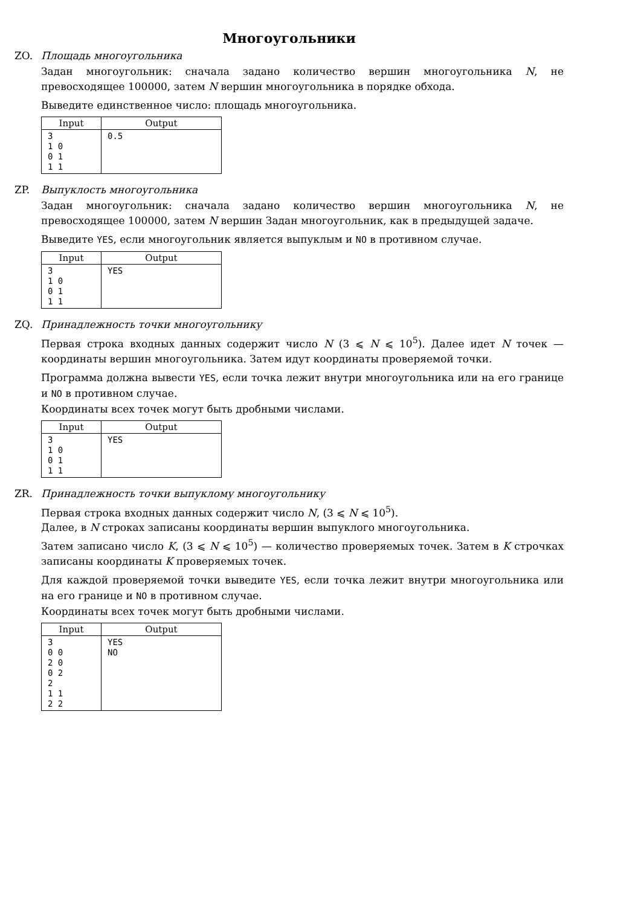Многоугольники
ZO. Площадь многоугольника
Задан многоугольник: сначала задано количество вершин многоугольника N, не превосходящее 100000, затем N вершин многоугольника в порядке обхода.
Выведите единственное число: площадь многоугольника.
| Input | Output |
| --- | --- |
| 3 1 0 0 1 1 1 | 0.5 |
ZP. Выпуклость многоугольника
Задан многоугольник: сначала задано количество вершин многоугольника N, не превосходящее 100000, затем N вершин Задан многоугольник, как в предыдущей задаче.
Выведите YES, если многоугольник является выпуклым и NO в противном случае.
| Input | Output |
| --- | --- |
| 3 1 0 0 1 1 1 | YES |
ZQ. Принадлежность точки многоугольнику
Первая строка входных данных содержит число N (3 ⩽ N ⩽ 10<sup>5</sup>). Далее идет N точек — координаты вершин многоугольника. Затем идут координаты проверяемой точки.
Программа должна вывести YES, если точка лежит внутри многоугольника или на его границе и NO в противном случае.
Координаты всех точек могут быть дробными числами.
| Input | Output |
| --- | --- |
| 3 1 0 0 1 1 1 | YES |
ZR. Принадлежность точки выпуклому многоугольнику
Первая строка входных данных содержит число N, (3 ⩽ N ⩽ 10<sup>5</sup>).
Далее, в N строках записаны координаты вершин выпуклого многоугольника.
Затем записано число K, (3 ⩽ N ⩽ 10<sup>5</sup>) — количество проверяемых точек. Затем в K строчках записаны координаты K проверяемых точек.
Для каждой проверяемой точки выведите YES, если точка лежит внутри многоугольника или на его границе и NO в противном случае.
Координаты всех точек могут быть дробными числами.
| Input | Output |
| --- | --- |
| 3 0 0 2 0 0 2 2 1 1 2 2 | YES NO |